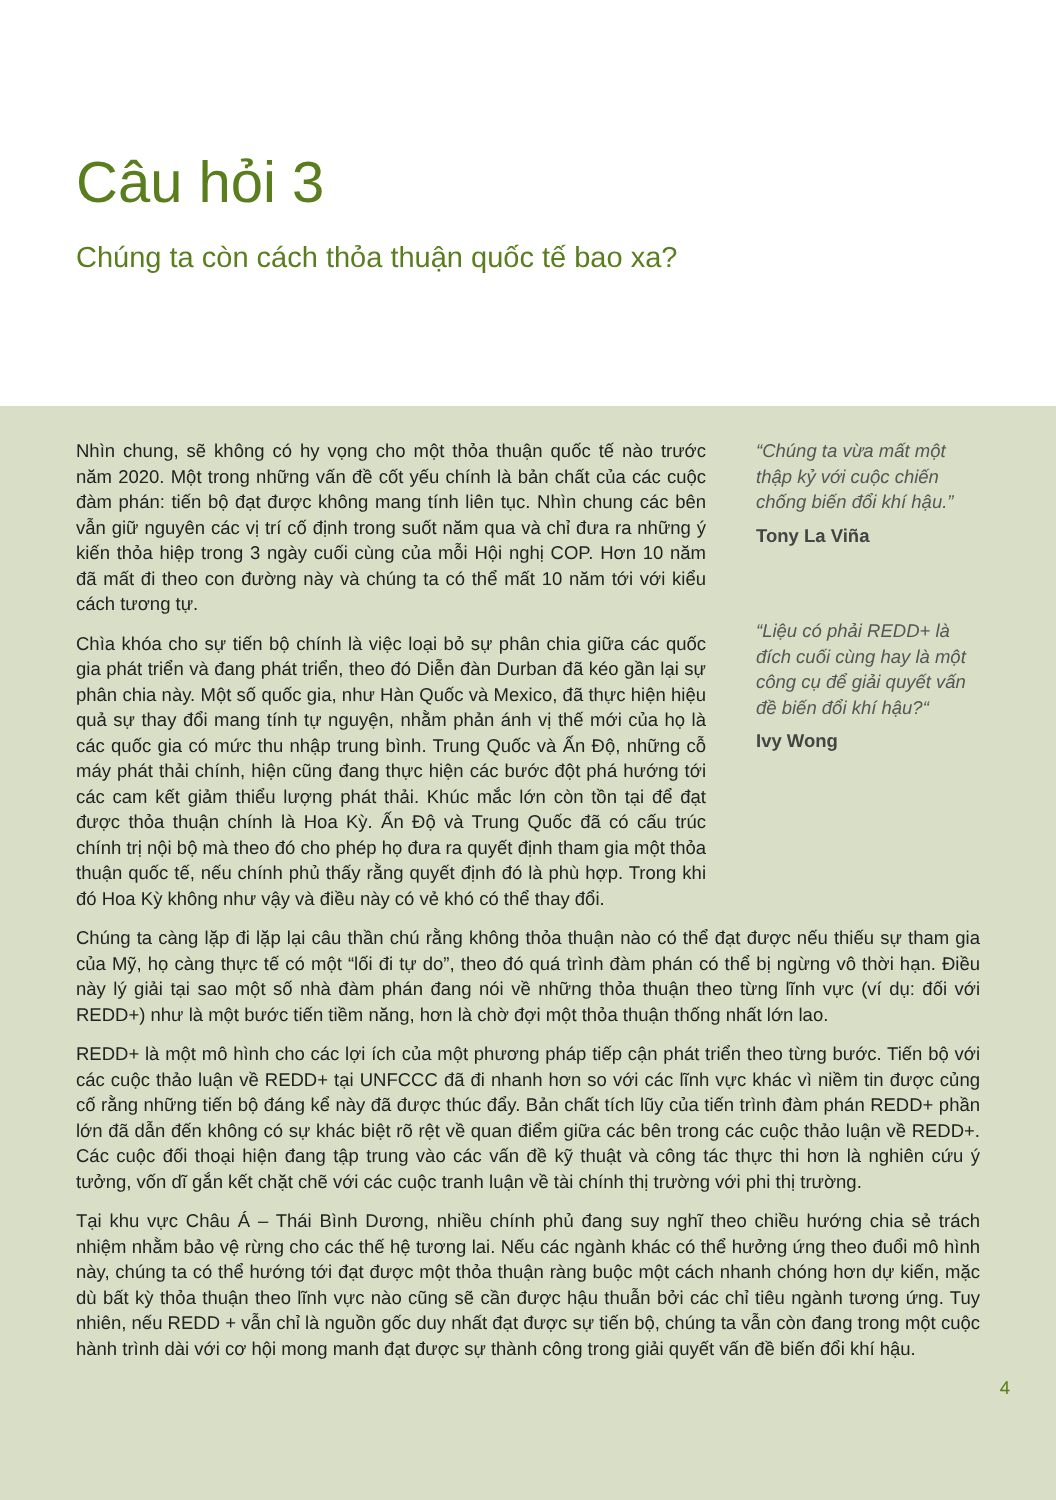Câu hỏi 3
Chúng ta còn cách thỏa thuận quốc tế bao xa?
Nhìn chung, sẽ không có hy vọng cho một thỏa thuận quốc tế nào trước năm 2020. Một trong những vấn đề cốt yếu chính là bản chất của các cuộc đàm phán: tiến bộ đạt được không mang tính liên tục. Nhìn chung các bên vẫn giữ nguyên các vị trí cố định trong suốt năm qua và chỉ đưa ra những ý kiến thỏa hiệp trong 3 ngày cuối cùng của mỗi Hội nghị COP. Hơn 10 năm đã mất đi theo con đường này và chúng ta có thể mất 10 năm tới với kiểu cách tương tự.
Chìa khóa cho sự tiến bộ chính là việc loại bỏ sự phân chia giữa các quốc gia phát triển và đang phát triển, theo đó Diễn đàn Durban đã kéo gần lại sự phân chia này. Một số quốc gia, như Hàn Quốc và Mexico, đã thực hiện hiệu quả sự thay đổi mang tính tự nguyện, nhằm phản ánh vị thế mới của họ là các quốc gia có mức thu nhập trung bình. Trung Quốc và Ấn Độ, những cỗ máy phát thải chính, hiện cũng đang thực hiện các bước đột phá hướng tới các cam kết giảm thiểu lượng phát thải. Khúc mắc lớn còn tồn tại để đạt được thỏa thuận chính là Hoa Kỳ. Ấn Độ và Trung Quốc đã có cấu trúc chính trị nội bộ mà theo đó cho phép họ đưa ra quyết định tham gia một thỏa thuận quốc tế, nếu chính phủ thấy rằng quyết định đó là phù hợp. Trong khi đó Hoa Kỳ không như vậy và điều này có vẻ khó có thể thay đổi.
“Chúng ta vừa mất một thập kỷ với cuộc chiến chống biến đổi khí hậu.”
Tony La Viña
“Liệu có phải REDD+ là đích cuối cùng hay là một công cụ để giải quyết vấn đề biến đổi khí hậu?“
Ivy Wong
Chúng ta càng lặp đi lặp lại câu thần chú rằng không thỏa thuận nào có thể đạt được nếu thiếu sự tham gia của Mỹ, họ càng thực tế có một “lối đi tự do”, theo đó quá trình đàm phán có thể bị ngừng vô thời hạn. Điều này lý giải tại sao một số nhà đàm phán đang nói về những thỏa thuận theo từng lĩnh vực (ví dụ: đối với REDD+) như là một bước tiến tiềm năng, hơn là chờ đợi một thỏa thuận thống nhất lớn lao.
REDD+ là một mô hình cho các lợi ích của một phương pháp tiếp cận phát triển theo từng bước. Tiến bộ với các cuộc thảo luận về REDD+ tại UNFCCC đã đi nhanh hơn so với các lĩnh vực khác vì niềm tin được củng cố rằng những tiến bộ đáng kể này đã được thúc đẩy. Bản chất tích lũy của tiến trình đàm phán REDD+ phần lớn đã dẫn đến không có sự khác biệt rõ rệt về quan điểm giữa các bên trong các cuộc thảo luận về REDD+. Các cuộc đối thoại hiện đang tập trung vào các vấn đề kỹ thuật và công tác thực thi hơn là nghiên cứu ý tưởng, vốn dĩ gắn kết chặt chẽ với các cuộc tranh luận về tài chính thị trường với phi thị trường.
Tại khu vực Châu Á – Thái Bình Dương, nhiều chính phủ đang suy nghĩ theo chiều hướng chia sẻ trách nhiệm nhằm bảo vệ rừng cho các thế hệ tương lai. Nếu các ngành khác có thể hưởng ứng theo đuổi mô hình này, chúng ta có thể hướng tới đạt được một thỏa thuận ràng buộc một cách nhanh chóng hơn dự kiến, mặc dù bất kỳ thỏa thuận theo lĩnh vực nào cũng sẽ cần được hậu thuẫn bởi các chỉ tiêu ngành tương ứng. Tuy nhiên, nếu REDD + vẫn chỉ là nguồn gốc duy nhất đạt được sự tiến bộ, chúng ta vẫn còn đang trong một cuộc hành trình dài với cơ hội mong manh đạt được sự thành công trong giải quyết vấn đề biến đổi khí hậu.
4